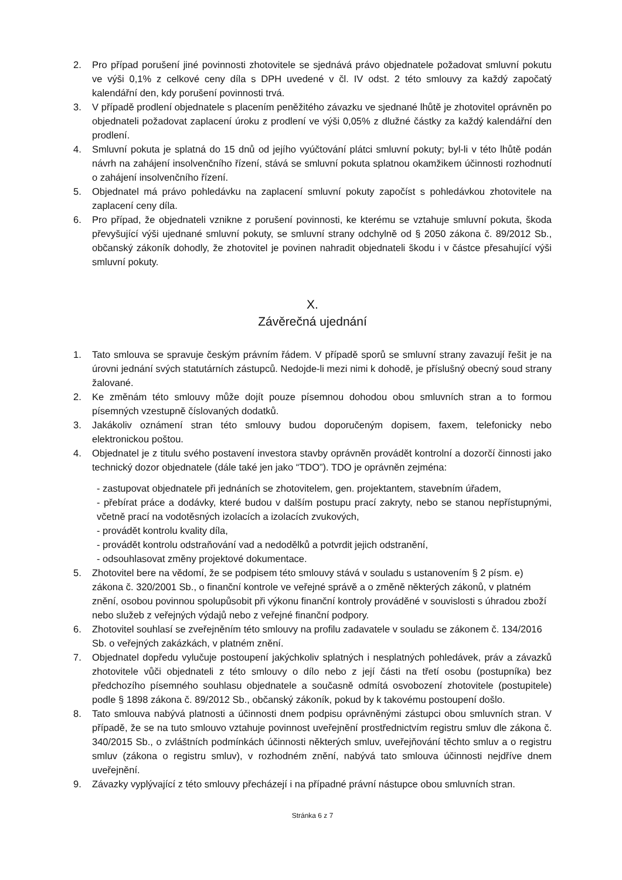2. Pro případ porušení jiné povinnosti zhotovitele se sjednává právo objednatele požadovat smluvní pokutu ve výši 0,1% z celkové ceny díla s DPH uvedené v čl. IV odst. 2 této smlouvy za každý započatý kalendářní den, kdy porušení povinnosti trvá.
3. V případě prodlení objednatele s placením peněžitého závazku ve sjednané lhůtě je zhotovitel oprávněn po objednateli požadovat zaplacení úroku z prodlení ve výši 0,05% z dlužné částky za každý kalendářní den prodlení.
4. Smluvní pokuta je splatná do 15 dnů od jejího vyúčtování plátci smluvní pokuty; byl-li v této lhůtě podán návrh na zahájení insolvenčního řízení, stává se smluvní pokuta splatnou okamžikem účinnosti rozhodnutí o zahájení insolvenčního řízení.
5. Objednatel má právo pohledávku na zaplacení smluvní pokuty započíst s pohledávkou zhotovitele na zaplacení ceny díla.
6. Pro případ, že objednateli vznikne z porušení povinnosti, ke kterému se vztahuje smluvní pokuta, škoda převyšující výši ujednané smluvní pokuty, se smluvní strany odchylně od § 2050 zákona č. 89/2012 Sb., občanský zákoník dohodly, že zhotovitel je povinen nahradit objednateli škodu i v částce přesahující výši smluvní pokuty.
X.
Závěrečná ujednání
1. Tato smlouva se spravuje českým právním řádem. V případě sporů se smluvní strany zavazují řešit je na úrovni jednání svých statutárních zástupců. Nedojde-li mezi nimi k dohodě, je příslušný obecný soud strany žalované.
2. Ke změnám této smlouvy může dojít pouze písemnou dohodou obou smluvních stran a to formou písemných vzestupně číslovaných dodatků.
3. Jakákoliv oznámení stran této smlouvy budou doporučeným dopisem, faxem, telefonicky nebo elektronickou poštou.
4. Objednatel je z titulu svého postavení investora stavby oprávněn provádět kontrolní a dozorčí činnosti jako technický dozor objednatele (dále také jen jako “TDO”). TDO je oprávněn zejména:
- zastupovat objednatele při jednáních se zhotovitelem, gen. projektantem, stavebním úřadem,
- přebírat práce a dodávky, které budou v dalším postupu prací zakryty, nebo se stanou nepřístupnými, včetně prací na vodotěsných izolacích a izolacích zvukových,
- provádět kontrolu kvality díla,
- provádět kontrolu odstraňování vad a nedodělků a potvrdit jejich odstranění,
- odsouhlasovat změny projektové dokumentace.
5. Zhotovitel bere na vědomí, že se podpisem této smlouvy stává v souladu s ustanovením § 2 písm. e) zákona č. 320/2001 Sb., o finanční kontrole ve veřejné správě a o změně některých zákonů, v platném znění, osobou povinnou spolupůsobit při výkonu finanční kontroly prováděné v souvislosti s úhradou zboží nebo služeb z veřejných výdajů nebo z veřejné finanční podpory.
6. Zhotovitel souhlasí se zveřejněním této smlouvy na profilu zadavatele v souladu se zákonem č. 134/2016 Sb. o veřejných zakázkách, v platném znění.
7. Objednatel dopředu vylučuje postoupení jakýchkoliv splatných i nesplatných pohledávek, práv a závazků zhotovitele vůči objednateli z této smlouvy o dílo nebo z její části na třetí osobu (postupníka) bez předchozího písemného souhlasu objednatele a současně odmítá osvobození zhotovitele (postupitele) podle § 1898 zákona č. 89/2012 Sb., občanský zákoník, pokud by k takovému postoupení došlo.
8. Tato smlouva nabývá platnosti a účinnosti dnem podpisu oprávněnými zástupci obou smluvních stran. V případě, že se na tuto smlouvo vztahuje povinnost uveřejnění prostřednictvím registru smluv dle zákona č. 340/2015 Sb., o zvláštních podmínkách účinnosti některých smluv, uveřejňování těchto smluv a o registru smluv (zákona o registru smluv), v rozhodném znění, nabývá tato smlouva účinnosti nejdříve dnem uveřejnění.
9. Závazky vyplývající z této smlouvy přecházejí i na případné právní nástupce obou smluvních stran.
Stránka 6 z 7